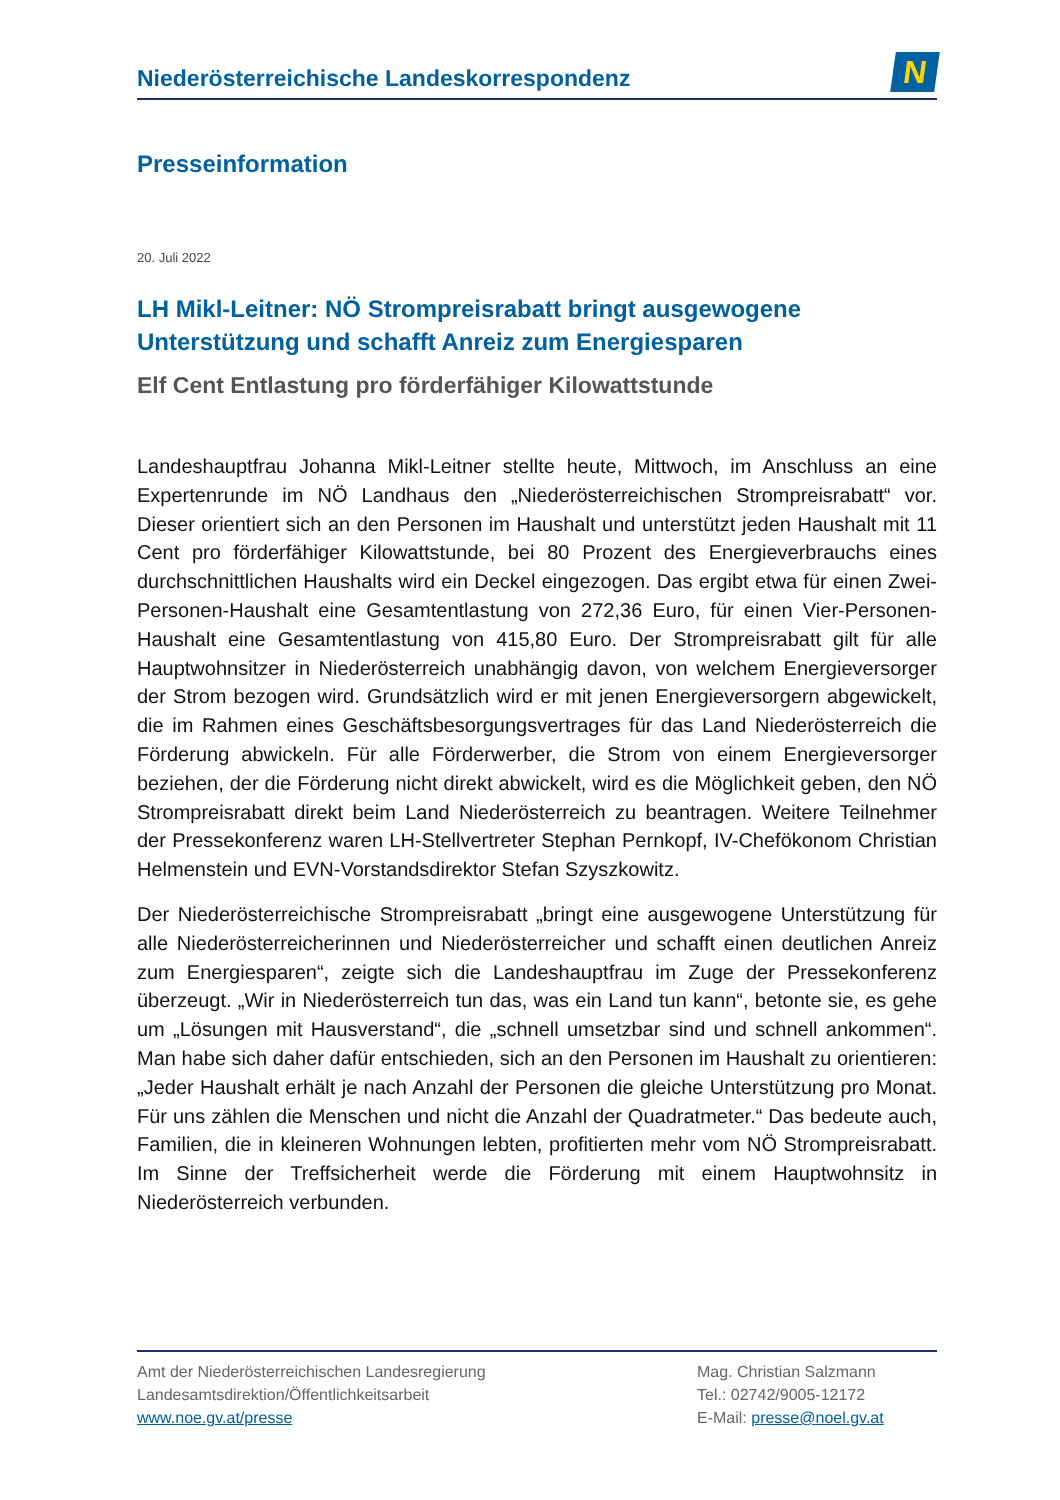Niederösterreichische Landeskorrespondenz
N
Presseinformation
20. Juli 2022
LH Mikl-Leitner: NÖ Strompreisrabatt bringt ausgewogene Unterstützung und schafft Anreiz zum Energiesparen
Elf Cent Entlastung pro förderfähiger Kilowattstunde
Landeshauptfrau Johanna Mikl-Leitner stellte heute, Mittwoch, im Anschluss an eine Expertenrunde im NÖ Landhaus den „Niederösterreichischen Strompreisrabatt“ vor. Dieser orientiert sich an den Personen im Haushalt und unterstützt jeden Haushalt mit 11 Cent pro förderfähiger Kilowattstunde, bei 80 Prozent des Energieverbrauchs eines durchschnittlichen Haushalts wird ein Deckel eingezogen. Das ergibt etwa für einen Zwei-Personen-Haushalt eine Gesamtentlastung von 272,36 Euro, für einen Vier-Personen-Haushalt eine Gesamtentlastung von 415,80 Euro. Der Strompreisrabatt gilt für alle Hauptwohnsitzer in Niederösterreich unabhängig davon, von welchem Energieversorger der Strom bezogen wird. Grundsätzlich wird er mit jenen Energieversorgern abgewickelt, die im Rahmen eines Geschäftsbesorgungsvertrages für das Land Niederösterreich die Förderung abwickeln. Für alle Förderwerber, die Strom von einem Energieversorger beziehen, der die Förderung nicht direkt abwickelt, wird es die Möglichkeit geben, den NÖ Strompreisrabatt direkt beim Land Niederösterreich zu beantragen. Weitere Teilnehmer der Pressekonferenz waren LH-Stellvertreter Stephan Pernkopf, IV-Chefökonom Christian Helmenstein und EVN-Vorstandsdirektor Stefan Szyszkowitz.
Der Niederösterreichische Strompreisrabatt „bringt eine ausgewogene Unterstützung für alle Niederösterreicherinnen und Niederösterreicher und schafft einen deutlichen Anreiz zum Energiesparen“, zeigte sich die Landeshauptfrau im Zuge der Pressekonferenz überzeugt. „Wir in Niederösterreich tun das, was ein Land tun kann“, betonte sie, es gehe um „Lösungen mit Hausverstand“, die „schnell umsetzbar sind und schnell ankommen“. Man habe sich daher dafür entschieden, sich an den Personen im Haushalt zu orientieren: „Jeder Haushalt erhält je nach Anzahl der Personen die gleiche Unterstützung pro Monat. Für uns zählen die Menschen und nicht die Anzahl der Quadratmeter.“ Das bedeute auch, Familien, die in kleineren Wohnungen lebten, profitierten mehr vom NÖ Strompreisrabatt. Im Sinne der Treffsicherheit werde die Förderung mit einem Hauptwohnsitz in Niederösterreich verbunden.
Amt der Niederösterreichischen Landesregierung
Landesamtsdirektion/Öffentlichkeitsarbeit
www.noe.gv.at/presse
Mag. Christian Salzmann
Tel.: 02742/9005-12172
E-Mail: presse@noel.gv.at